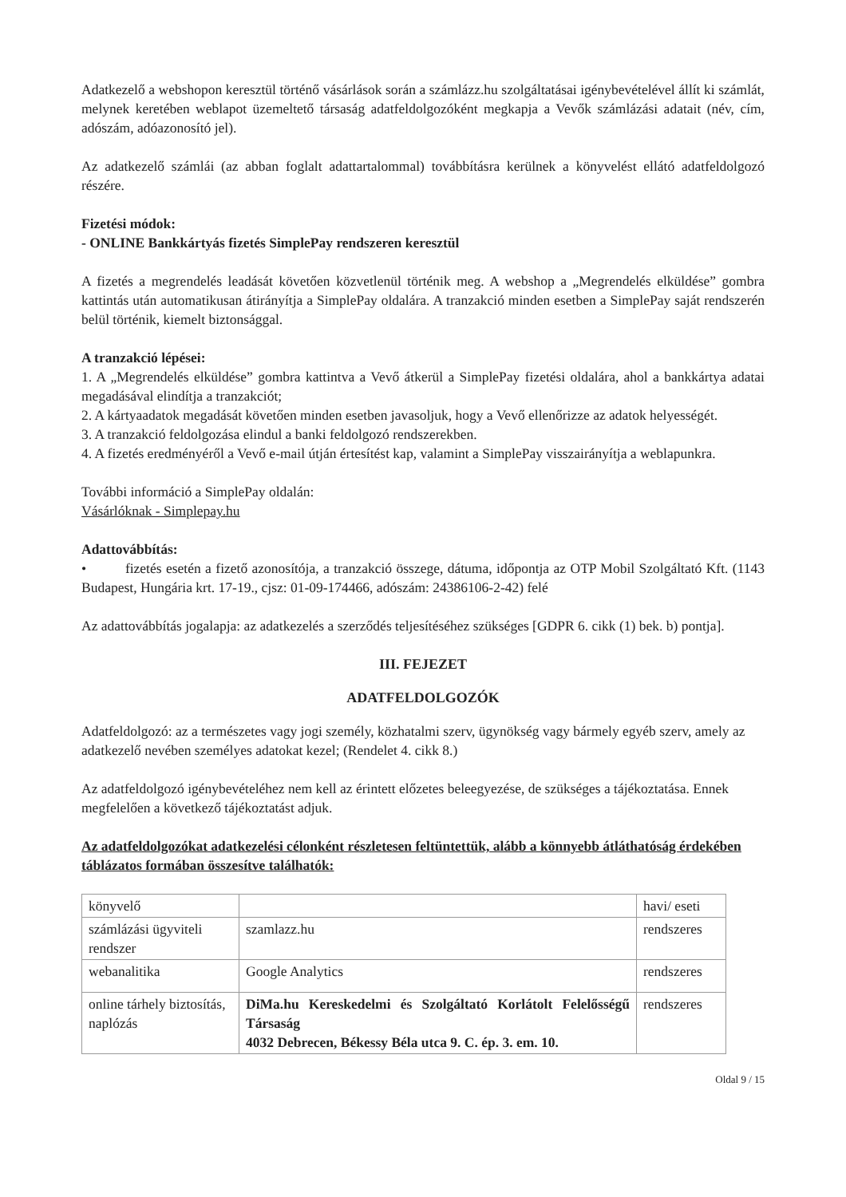Adatkezelő a webshopon keresztül történő vásárlások során a számlázz.hu szolgáltatásai igénybevételével állít ki számlát, melynek keretében weblapot üzemeltető társaság adatfeldolgozóként megkapja a Vevők számlázási adatait (név, cím, adószám, adóazonosító jel).
Az adatkezelő számlái (az abban foglalt adattartalommal) továbbításra kerülnek a könyvelést ellátó adatfeldolgozó részére.
Fizetési módok:
- ONLINE Bankkártyás fizetés SimplePay rendszeren keresztül
A fizetés a megrendelés leadását követően közvetlenül történik meg. A webshop a „Megrendelés elküldése” gombra kattintás után automatikusan átirányítja a SimplePay oldalára. A tranzakció minden esetben a SimplePay saját rendszerén belül történik, kiemelt biztonsággal.
A tranzakció lépései:
1. A „Megrendelés elküldése” gombra kattintva a Vevő átkerül a SimplePay fizetési oldalára, ahol a bankkártya adatai megadásával elindítja a tranzakciót;
2. A kártyaadatok megadását követően minden esetben javasoljuk, hogy a Vevő ellenőrizze az adatok helyességét.
3. A tranzakció feldolgozása elindul a banki feldolgozó rendszerekben.
4. A fizetés eredményéről a Vevő e-mail útján értesítést kap, valamint a SimplePay visszairányítja a weblapunkra.
További információ a SimplePay oldalán:
Vásárlóknak - Simplepay.hu
Adattovábbítás:
• fizetés esetén a fizető azonosítója, a tranzakció összege, dátuma, időpontja az OTP Mobil Szolgáltató Kft. (1143 Budapest, Hungária krt. 17-19., cjsz: 01-09-174466, adószám: 24386106-2-42) felé
Az adattovábbítás jogalapja: az adatkezelés a szerződés teljesítéséhez szükséges [GDPR 6. cikk (1) bek. b) pontja].
III. FEJEZET
ADATFELDOLGOZÓK
Adatfeldolgozó: az a természetes vagy jogi személy, közhatalmi szerv, ügynökség vagy bármely egyéb szerv, amely az adatkezelő nevében személyes adatokat kezel; (Rendelet 4. cikk 8.)
Az adatfeldolgozó igénybevételéhez nem kell az érintett előzetes beleegyezése, de szükséges a tájékoztatása. Ennek megfelelően a következő tájékoztatást adjuk.
Az adatfeldolgozókat adatkezelési célonként részletesen feltüntettük, alább a könnyebb átláthatóság érdekében táblázatos formában összesítve találhatók:
| könyvelő | | havi/ eseti |
| számlázási ügyviteli rendszer | szamlazz.hu | rendszeres |
| webanalitika | Google Analytics | rendszeres |
| online tárhely biztosítás, naplózás | DiMa.hu Kereskedelmi és Szolgáltató Korlátolt Felelősségű Társaság 4032 Debrecen, Békessy Béla utca 9. C. ép. 3. em. 10. | rendszeres |
Oldal 9 / 15